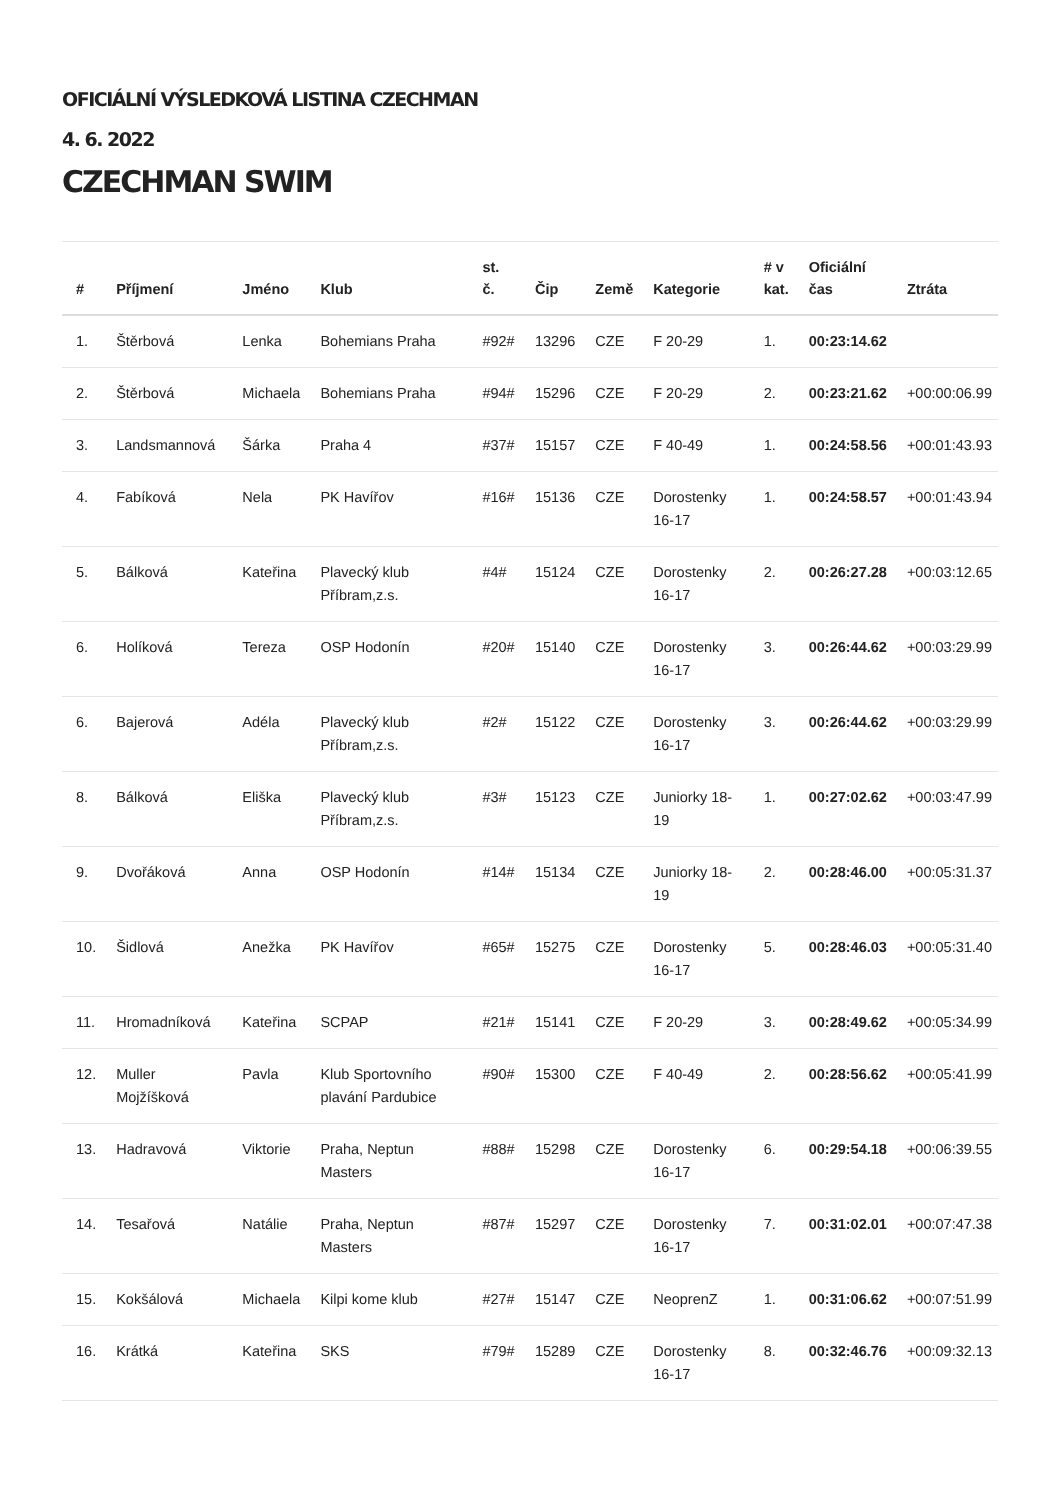OFICIÁLNÍ VÝSLEDKOVÁ LISTINA CZECHMAN
4. 6. 2022
CZECHMAN SWIM
| # | Příjmení | Jméno | Klub | st. č. | Čip | Země | Kategorie | # v kat. | Oficiální čas | Ztráta |
| --- | --- | --- | --- | --- | --- | --- | --- | --- | --- | --- |
| 1. | Štěrbová | Lenka | Bohemians Praha | #92# | 13296 | CZE | F 20-29 | 1. | 00:23:14.62 | |
| 2. | Štěrbová | Michaela | Bohemians Praha | #94# | 15296 | CZE | F 20-29 | 2. | 00:23:21.62 | +00:00:06.99 |
| 3. | Landsmannová | Šárka | Praha 4 | #37# | 15157 | CZE | F 40-49 | 1. | 00:24:58.56 | +00:01:43.93 |
| 4. | Fabíková | Nela | PK Havířov | #16# | 15136 | CZE | Dorostenky 16-17 | 1. | 00:24:58.57 | +00:01:43.94 |
| 5. | Bálková | Kateřina | Plavecký klub Příbram,z.s. | #4# | 15124 | CZE | Dorostenky 16-17 | 2. | 00:26:27.28 | +00:03:12.65 |
| 6. | Holíková | Tereza | OSP Hodonín | #20# | 15140 | CZE | Dorostenky 16-17 | 3. | 00:26:44.62 | +00:03:29.99 |
| 6. | Bajerová | Adéla | Plavecký klub Příbram,z.s. | #2# | 15122 | CZE | Dorostenky 16-17 | 3. | 00:26:44.62 | +00:03:29.99 |
| 8. | Bálková | Eliška | Plavecký klub Příbram,z.s. | #3# | 15123 | CZE | Juniorky 18-19 | 1. | 00:27:02.62 | +00:03:47.99 |
| 9. | Dvořáková | Anna | OSP Hodonín | #14# | 15134 | CZE | Juniorky 18-19 | 2. | 00:28:46.00 | +00:05:31.37 |
| 10. | Šidlová | Anežka | PK Havířov | #65# | 15275 | CZE | Dorostenky 16-17 | 5. | 00:28:46.03 | +00:05:31.40 |
| 11. | Hromadníková | Kateřina | SCPAP | #21# | 15141 | CZE | F 20-29 | 3. | 00:28:49.62 | +00:05:34.99 |
| 12. | Muller Mojžíšková | Pavla | Klub Sportovního plavání Pardubice | #90# | 15300 | CZE | F 40-49 | 2. | 00:28:56.62 | +00:05:41.99 |
| 13. | Hadravová | Viktorie | Praha, Neptun Masters | #88# | 15298 | CZE | Dorostenky 16-17 | 6. | 00:29:54.18 | +00:06:39.55 |
| 14. | Tesařová | Natálie | Praha, Neptun Masters | #87# | 15297 | CZE | Dorostenky 16-17 | 7. | 00:31:02.01 | +00:07:47.38 |
| 15. | Kokšálová | Michaela | Kilpi kome klub | #27# | 15147 | CZE | NeoprenZ | 1. | 00:31:06.62 | +00:07:51.99 |
| 16. | Krátká | Kateřina | SKS | #79# | 15289 | CZE | Dorostenky 16-17 | 8. | 00:32:46.76 | +00:09:32.13 |